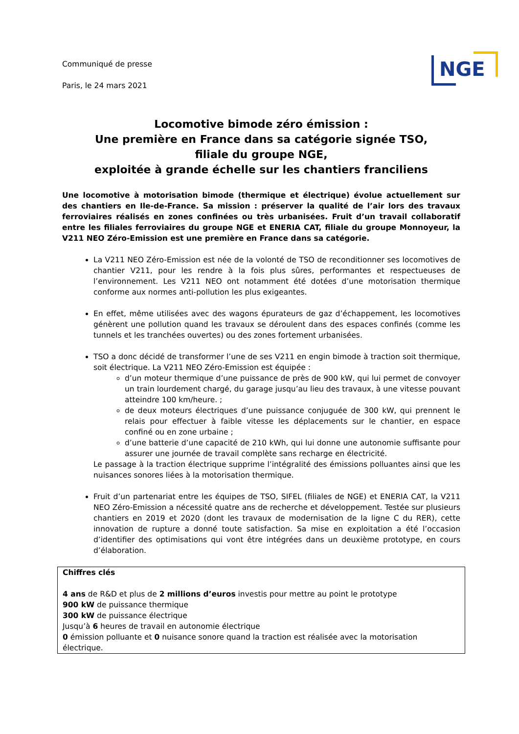NGE
Communiqué de presse
Paris, le 24 mars 2021
Locomotive bimode zéro émission :
Une première en France dans sa catégorie signée TSO,
filiale du groupe NGE,
exploitée à grande échelle sur les chantiers franciliens
Une locomotive à motorisation bimode (thermique et électrique) évolue actuellement sur des chantiers en Ile-de-France. Sa mission : préserver la qualité de l’air lors des travaux ferroviaires réalisés en zones confinées ou très urbanisées. Fruit d’un travail collaboratif entre les filiales ferroviaires du groupe NGE et ENERIA CAT, filiale du groupe Monnoyeur, la V211 NEO Zéro-Emission est une première en France dans sa catégorie.
La V211 NEO Zéro-Emission est née de la volonté de TSO de reconditionner ses locomotives de chantier V211, pour les rendre à la fois plus sûres, performantes et respectueuses de l’environnement. Les V211 NEO ont notamment été dotées d’une motorisation thermique conforme aux normes anti-pollution les plus exigeantes.
En effet, même utilisées avec des wagons épurateurs de gaz d’échappement, les locomotives génèrent une pollution quand les travaux se déroulent dans des espaces confinés (comme les tunnels et les tranchées ouvertes) ou des zones fortement urbanisées.
TSO a donc décidé de transformer l’une de ses V211 en engin bimode à traction soit thermique, soit électrique. La V211 NEO Zéro-Emission est équipée :
d’un moteur thermique d’une puissance de près de 900 kW, qui lui permet de convoyer un train lourdement chargé, du garage jusqu’au lieu des travaux, à une vitesse pouvant atteindre 100 km/heure. ;
de deux moteurs électriques d’une puissance conjuguée de 300 kW, qui prennent le relais pour effectuer à faible vitesse les déplacements sur le chantier, en espace confiné ou en zone urbaine ;
d’une batterie d’une capacité de 210 kWh, qui lui donne une autonomie suffisante pour assurer une journée de travail complète sans recharge en électricité.
Le passage à la traction électrique supprime l’intégralité des émissions polluantes ainsi que les nuisances sonores liées à la motorisation thermique.
Fruit d’un partenariat entre les équipes de TSO, SIFEL (filiales de NGE) et ENERIA CAT, la V211 NEO Zéro-Emission a nécessité quatre ans de recherche et développement. Testée sur plusieurs chantiers en 2019 et 2020 (dont les travaux de modernisation de la ligne C du RER), cette innovation de rupture a donné toute satisfaction. Sa mise en exploitation a été l’occasion d’identifier des optimisations qui vont être intégrées dans un deuxième prototype, en cours d’élaboration.
Chiffres clés
4 ans de R&D et plus de 2 millions d’euros investis pour mettre au point le prototype
900 kW de puissance thermique
300 kW de puissance électrique
Jusqu’à 6 heures de travail en autonomie électrique
0 émission polluante et 0 nuisance sonore quand la traction est réalisée avec la motorisation électrique.